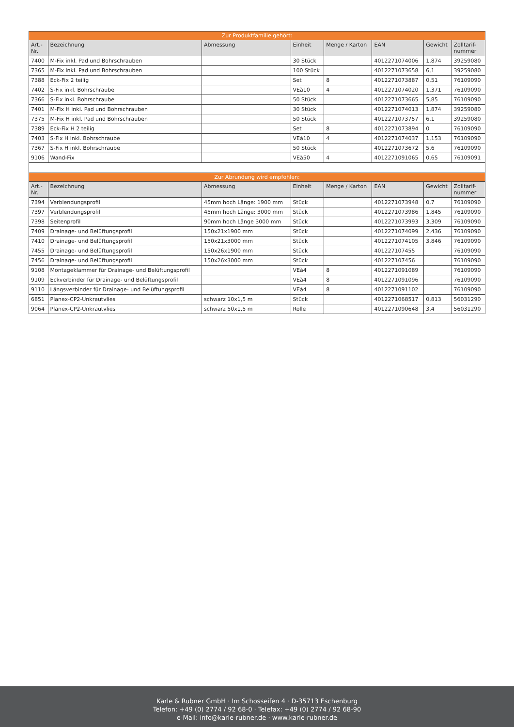| Zur Produktfamilie gehört: | | | | | | | |
| Art.- Nr. | Bezeichnung | Abmessung | Einheit | Menge / Karton | EAN | Gewicht | Zolltarif- nummer |
| 7400 | M-Fix inkl. Pad und Bohrschrauben | | 30 Stück | | 4012271074006 | 1,874 | 39259080 |
| 7365 | M-Fix inkl. Pad und Bohrschrauben | | 100 Stück | | 4012271073658 | 6,1 | 39259080 |
| 7388 | Eck-Fix 2 teilig | | Set | 8 | 4012271073887 | 0,51 | 76109090 |
| 7402 | S-Fix inkl. Bohrschraube | | VEà10 | 4 | 4012271074020 | 1,371 | 76109090 |
| 7366 | S-Fix inkl. Bohrschraube | | 50 Stück | | 4012271073665 | 5,85 | 76109090 |
| 7401 | M-Fix H inkl. Pad und Bohrschrauben | | 30 Stück | | 4012271074013 | 1,874 | 39259080 |
| 7375 | M-Fix H inkl. Pad und Bohrschrauben | | 50 Stück | | 4012271073757 | 6,1 | 39259080 |
| 7389 | Eck-Fix H 2 teilig | | Set | 8 | 4012271073894 | 0 | 76109090 |
| 7403 | S-Fix H inkl. Bohrschraube | | VEà10 | 4 | 4012271074037 | 1,153 | 76109090 |
| 7367 | S-Fix H inkl. Bohrschraube | | 50 Stück | | 4012271073672 | 5,6 | 76109090 |
| 9106 | Wand-Fix | | VEà50 | 4 | 4012271091065 | 0,65 | 76109091 |
| Zur Abrundung wird empfohlen: | | | | | | | |
| Art.- Nr. | Bezeichnung | Abmessung | Einheit | Menge / Karton | EAN | Gewicht | Zolltarif- nummer |
| 7394 | Verblendungsprofil | 45mm hoch Länge: 1900 mm | Stück | | 4012271073948 | 0,7 | 76109090 |
| 7397 | Verblendungsprofil | 45mm hoch Länge: 3000 mm | Stück | | 4012271073986 | 1,845 | 76109090 |
| 7398 | Seitenprofil | 90mm hoch Länge 3000 mm | Stück | | 4012271073993 | 3,309 | 76109090 |
| 7409 | Drainage- und Belüftungsprofil | 150x21x1900 mm | Stück | | 4012271074099 | 2,436 | 76109090 |
| 7410 | Drainage- und Belüftungsprofil | 150x21x3000 mm | Stück | | 4012271074105 | 3,846 | 76109090 |
| 7455 | Drainage- und Belüftungsprofil | 150x26x1900 mm | Stück | | 401227107455 | | 76109090 |
| 7456 | Drainage- und Belüftungsprofil | 150x26x3000 mm | Stück | | 401227107456 | | 76109090 |
| 9108 | Montageklammer für Drainage- und Belüftungsprofil | | VEà4 | 8 | 4012271091089 | | 76109090 |
| 9109 | Eckverbinder für Drainage- und Belüftungsprofil | | VEà4 | 8 | 4012271091096 | | 76109090 |
| 9110 | Längsverbinder für Drainage- und Belüftungsprofil | | VEà4 | 8 | 4012271091102 | | 76109090 |
| 6851 | Planex-CP2-Unkrautvlies | schwarz 10x1,5 m | Stück | | 4012271068517 | 0,813 | 56031290 |
| 9064 | Planex-CP2-Unkrautvlies | schwarz 50x1,5 m | Rolle | | 4012271090648 | 3,4 | 56031290 |
Karle & Rubner GmbH · Im Schosseifen 4 · D-35713 Eschenburg
Telefon: +49 (0) 2774 / 92 68-0 · Telefax: +49 (0) 2774 / 92 68-90
e-Mail: info@karle-rubner.de · www.karle-rubner.de